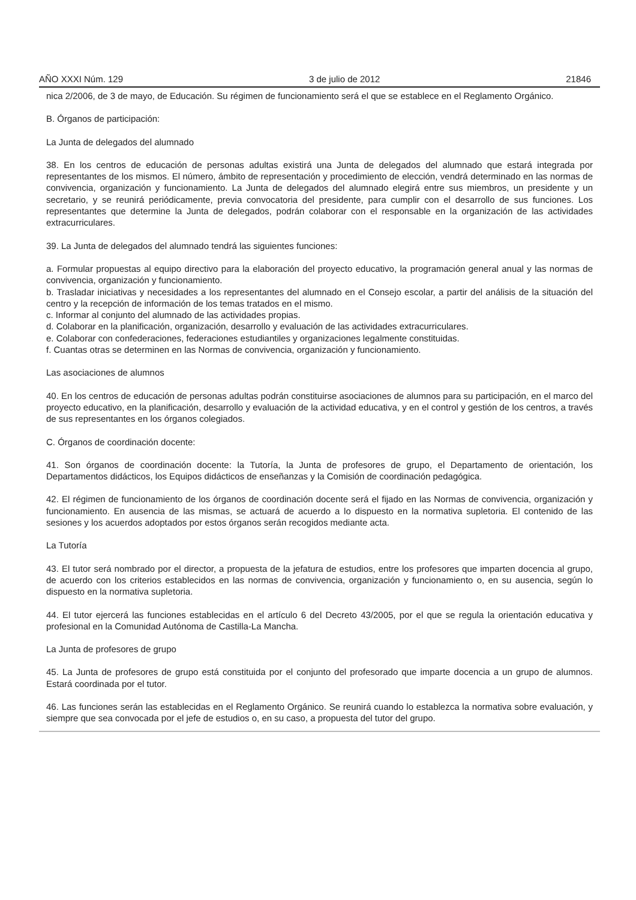AÑO XXXI Núm. 129 3 de julio de 2012 21846
nica 2/2006, de 3 de mayo, de Educación. Su régimen de funcionamiento será el que se establece en el Reglamento Orgánico.
B. Órganos de participación:
La Junta de delegados del alumnado
38. En los centros de educación de personas adultas existirá una Junta de delegados del alumnado que estará integrada por representantes de los mismos. El número, ámbito de representación y procedimiento de elección, vendrá determinado en las normas de convivencia, organización y funcionamiento. La Junta de delegados del alumnado elegirá entre sus miembros, un presidente y un secretario, y se reunirá periódicamente, previa convocatoria del presidente, para cumplir con el desarrollo de sus funciones. Los representantes que determine la Junta de delegados, podrán colaborar con el responsable en la organización de las actividades extracurriculares.
39. La Junta de delegados del alumnado tendrá las siguientes funciones:
a. Formular propuestas al equipo directivo para la elaboración del proyecto educativo, la programación general anual y las normas de convivencia, organización y funcionamiento.
b. Trasladar iniciativas y necesidades a los representantes del alumnado en el Consejo escolar, a partir del análisis de la situación del centro y la recepción de información de los temas tratados en el mismo.
c. Informar al conjunto del alumnado de las actividades propias.
d. Colaborar en la planificación, organización, desarrollo y evaluación de las actividades extracurriculares.
e. Colaborar con confederaciones, federaciones estudiantiles y organizaciones legalmente constituidas.
f. Cuantas otras se determinen en las Normas de convivencia, organización y funcionamiento.
Las asociaciones de alumnos
40. En los centros de educación de personas adultas podrán constituirse asociaciones de alumnos para su participación, en el marco del proyecto educativo, en la planificación, desarrollo y evaluación de la actividad educativa, y en el control y gestión de los centros, a través de sus representantes en los órganos colegiados.
C. Órganos de coordinación docente:
41. Son órganos de coordinación docente: la Tutoría, la Junta de profesores de grupo, el Departamento de orientación, los Departamentos didácticos, los Equipos didácticos de enseñanzas y la Comisión de coordinación pedagógica.
42. El régimen de funcionamiento de los órganos de coordinación docente será el fijado en las Normas de convivencia, organización y funcionamiento. En ausencia de las mismas, se actuará de acuerdo a lo dispuesto en la normativa supletoria. El contenido de las sesiones y los acuerdos adoptados por estos órganos serán recogidos mediante acta.
La Tutoría
43. El tutor será nombrado por el director, a propuesta de la jefatura de estudios, entre los profesores que imparten docencia al grupo, de acuerdo con los criterios establecidos en las normas de convivencia, organización y funcionamiento o, en su ausencia, según lo dispuesto en la normativa supletoria.
44. El tutor ejercerá las funciones establecidas en el artículo 6 del Decreto 43/2005, por el que se regula la orientación educativa y profesional en la Comunidad Autónoma de Castilla-La Mancha.
La Junta de profesores de grupo
45. La Junta de profesores de grupo está constituida por el conjunto del profesorado que imparte docencia a un grupo de alumnos. Estará coordinada por el tutor.
46. Las funciones serán las establecidas en el Reglamento Orgánico. Se reunirá cuando lo establezca la normativa sobre evaluación, y siempre que sea convocada por el jefe de estudios o, en su caso, a propuesta del tutor del grupo.